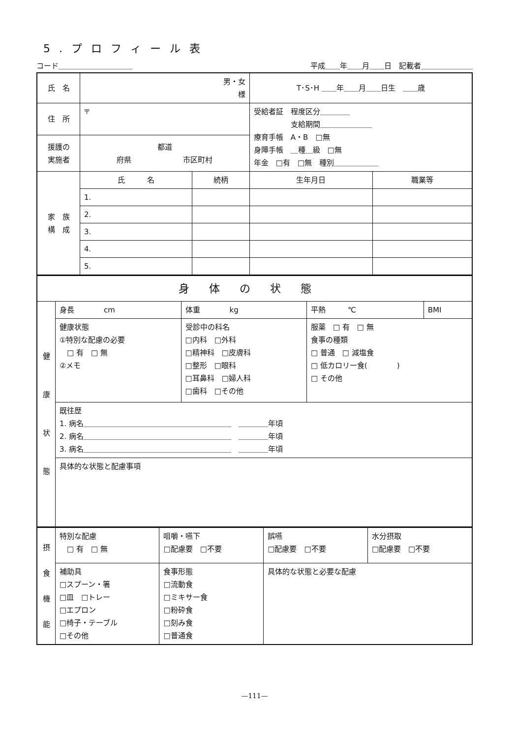5.プロフィール表
コード＿＿＿＿＿＿＿＿＿＿ 平成＿＿年＿＿月＿＿日　記載者＿＿＿＿＿＿＿
| 氏 名 | 男・女 様 | | T･S･H ＿＿年＿＿月＿＿日生 ＿＿歳 | |
| 住 所 | 〒 | | 受給者証 程度区分＿＿＿＿ 支給期間＿＿＿＿＿＿＿ 療育手帳 A・B □無 身障手帳 ＿種＿級 □無 年金 □有 □無 種別＿＿＿＿＿＿ | |
| 援護の 実施者 | 都道 府県 市区町村 | | | |
| 家 族 構 成 | 氏 名 | 続柄 | 生年月日 | 職業等 |
| | 1. | | | |
| | 2. | | | |
| | 3. | | | |
| | 4. | | | |
| | 5. | | | |
| 身体の状態 | | | | |
| 健 康 状 態 | 身長 cm | 体重 kg | 平熱 ℃ | BMI |
| | 健康状態 ①特別な配慮の必要 □ 有 □ 無 ②メモ | 受診中の科名 □内科 □外科 □精神科 □皮膚科 □整形 □眼科 □耳鼻科 □婦人科 □歯科 □その他 | 服薬 □ 有 □ 無 食事の種類 □ 普通 □ 減塩食 □ 低カロリー食( ) □ その他 | |
| | 既往歴 1. 病名＿＿＿＿＿＿＿＿＿＿＿＿＿＿＿＿＿＿＿＿ ＿＿＿＿年頃 2. 病名＿＿＿＿＿＿＿＿＿＿＿＿＿＿＿＿＿＿＿＿ ＿＿＿＿年頃 3. 病名＿＿＿＿＿＿＿＿＿＿＿＿＿＿＿＿＿＿＿＿ ＿＿＿＿年頃 | | | |
| | 具体的な状態と配慮事項 | | | |
| 摂 食 機 能 | 特別な配慮 □ 有 □ 無 | 咀嚼・嚥下 □配慮要 □不要 | 誤嚥 □配慮要 □不要 | 水分摂取 □配慮要 □不要 |
| | 補助具 □スプーン・箸 □皿 □トレー □エプロン □椅子・テーブル □その他 | 食事形態 □流動食 □ミキサー食 □粉砕食 □刻み食 □普通食 | 具体的な状態と必要な配慮 | |
—111—